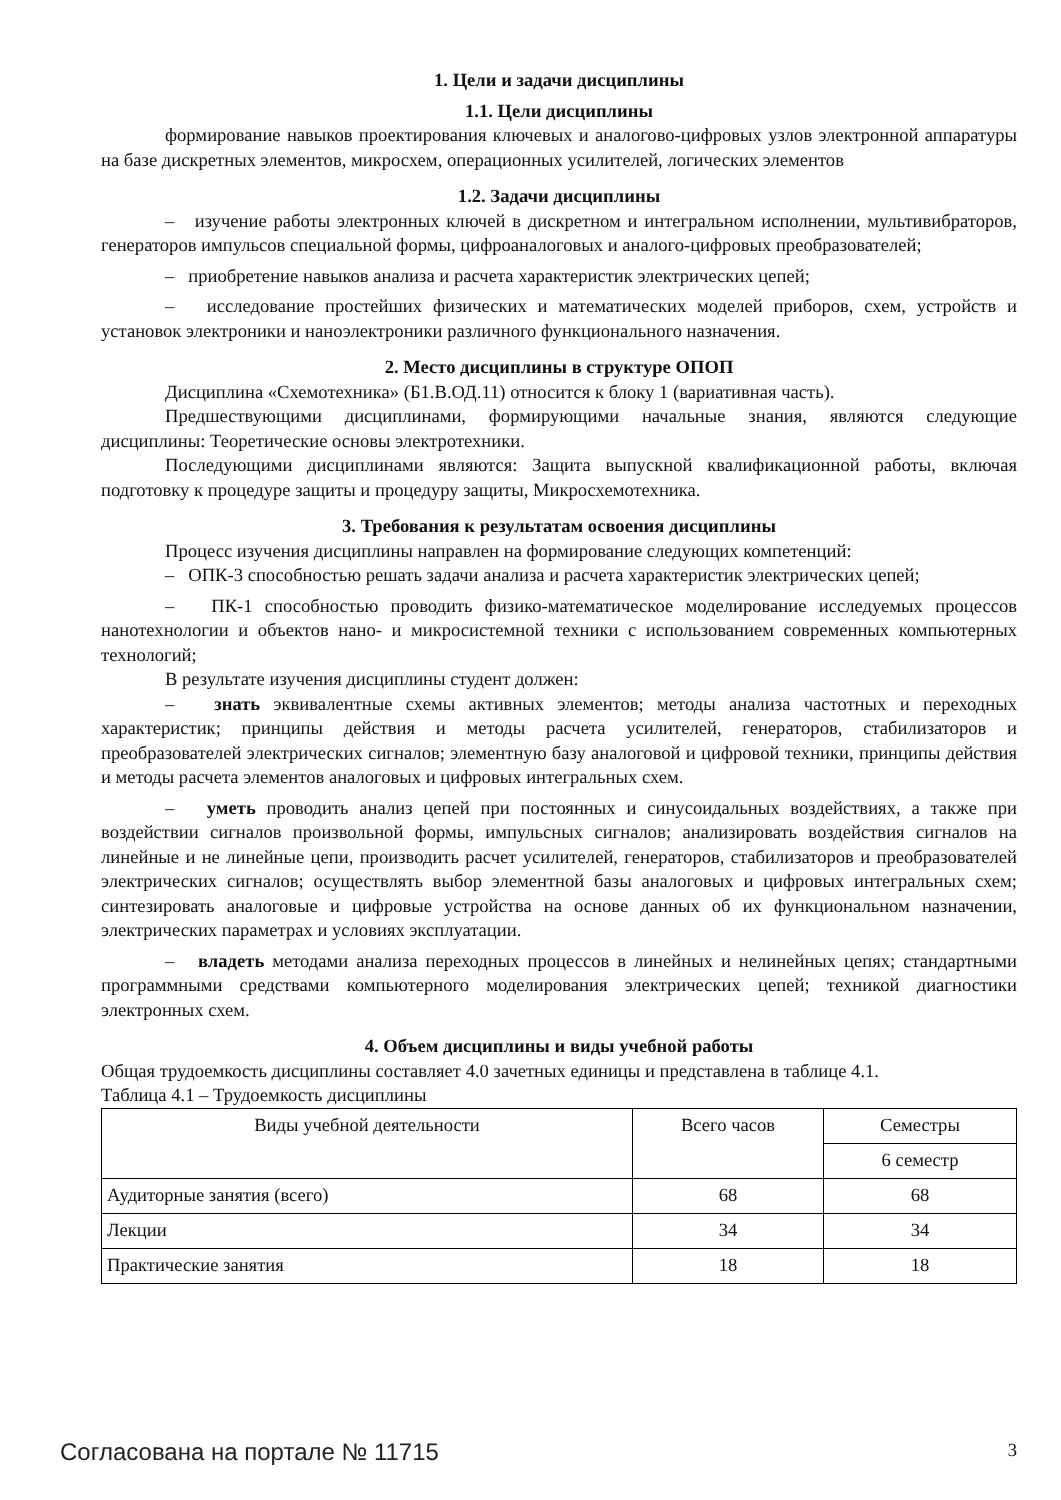1. Цели и задачи дисциплины
1.1. Цели дисциплины
формирование навыков проектирования ключевых и аналогово-цифровых узлов электронной аппаратуры на базе дискретных элементов, микросхем, операционных усилителей, логических элементов
1.2. Задачи дисциплины
– изучение работы электронных ключей в дискретном и интегральном исполнении, мультивибраторов, генераторов импульсов специальной формы, цифроаналоговых и аналого-цифровых преобразователей;
– приобретение навыков анализа и расчета характеристик электрических цепей;
– исследование простейших физических и математических моделей приборов, схем, устройств и установок электроники и наноэлектроники различного функционального назначения.
2. Место дисциплины в структуре ОПОП
Дисциплина «Схемотехника» (Б1.В.ОД.11) относится к блоку 1 (вариативная часть).
Предшествующими дисциплинами, формирующими начальные знания, являются следующие дисциплины: Теоретические основы электротехники.
Последующими дисциплинами являются: Защита выпускной квалификационной работы, включая подготовку к процедуре защиты и процедуру защиты, Микросхемотехника.
3. Требования к результатам освоения дисциплины
Процесс изучения дисциплины направлен на формирование следующих компетенций:
– ОПК-3 способностью решать задачи анализа и расчета характеристик электрических цепей;
– ПК-1 способностью проводить физико-математическое моделирование исследуемых процессов нанотехнологии и объектов нано- и микросистемной техники с использованием современных компьютерных технологий;
В результате изучения дисциплины студент должен:
– знать эквивалентные схемы активных элементов; методы анализа частотных и переходных характеристик; принципы действия и методы расчета усилителей, генераторов, стабилизаторов и преобразователей электрических сигналов; элементную базу аналоговой и цифровой техники, принципы действия и методы расчета элементов аналоговых и цифровых интегральных схем.
– уметь проводить анализ цепей при постоянных и синусоидальных воздействиях, а также при воздействии сигналов произвольной формы, импульсных сигналов; анализировать воздействия сигналов на линейные и не линейные цепи, производить расчет усилителей, генераторов, стабилизаторов и преобразователей электрических сигналов; осуществлять выбор элементной базы аналоговых и цифровых интегральных схем; синтезировать аналоговые и цифровые устройства на основе данных об их функциональном назначении, электрических параметрах и условиях эксплуатации.
– владеть методами анализа переходных процессов в линейных и нелинейных цепях; стандартными программными средствами компьютерного моделирования электрических цепей; техникой диагностики электронных схем.
4. Объем дисциплины и виды учебной работы
Общая трудоемкость дисциплины составляет 4.0 зачетных единицы и представлена в таблице 4.1.
Таблица 4.1 – Трудоемкость дисциплины
| Виды учебной деятельности | Всего часов | Семестры |
| | | 6 семестр |
| Аудиторные занятия (всего) | 68 | 68 |
| Лекции | 34 | 34 |
| Практические занятия | 18 | 18 |
Согласована на портале № 11715 3